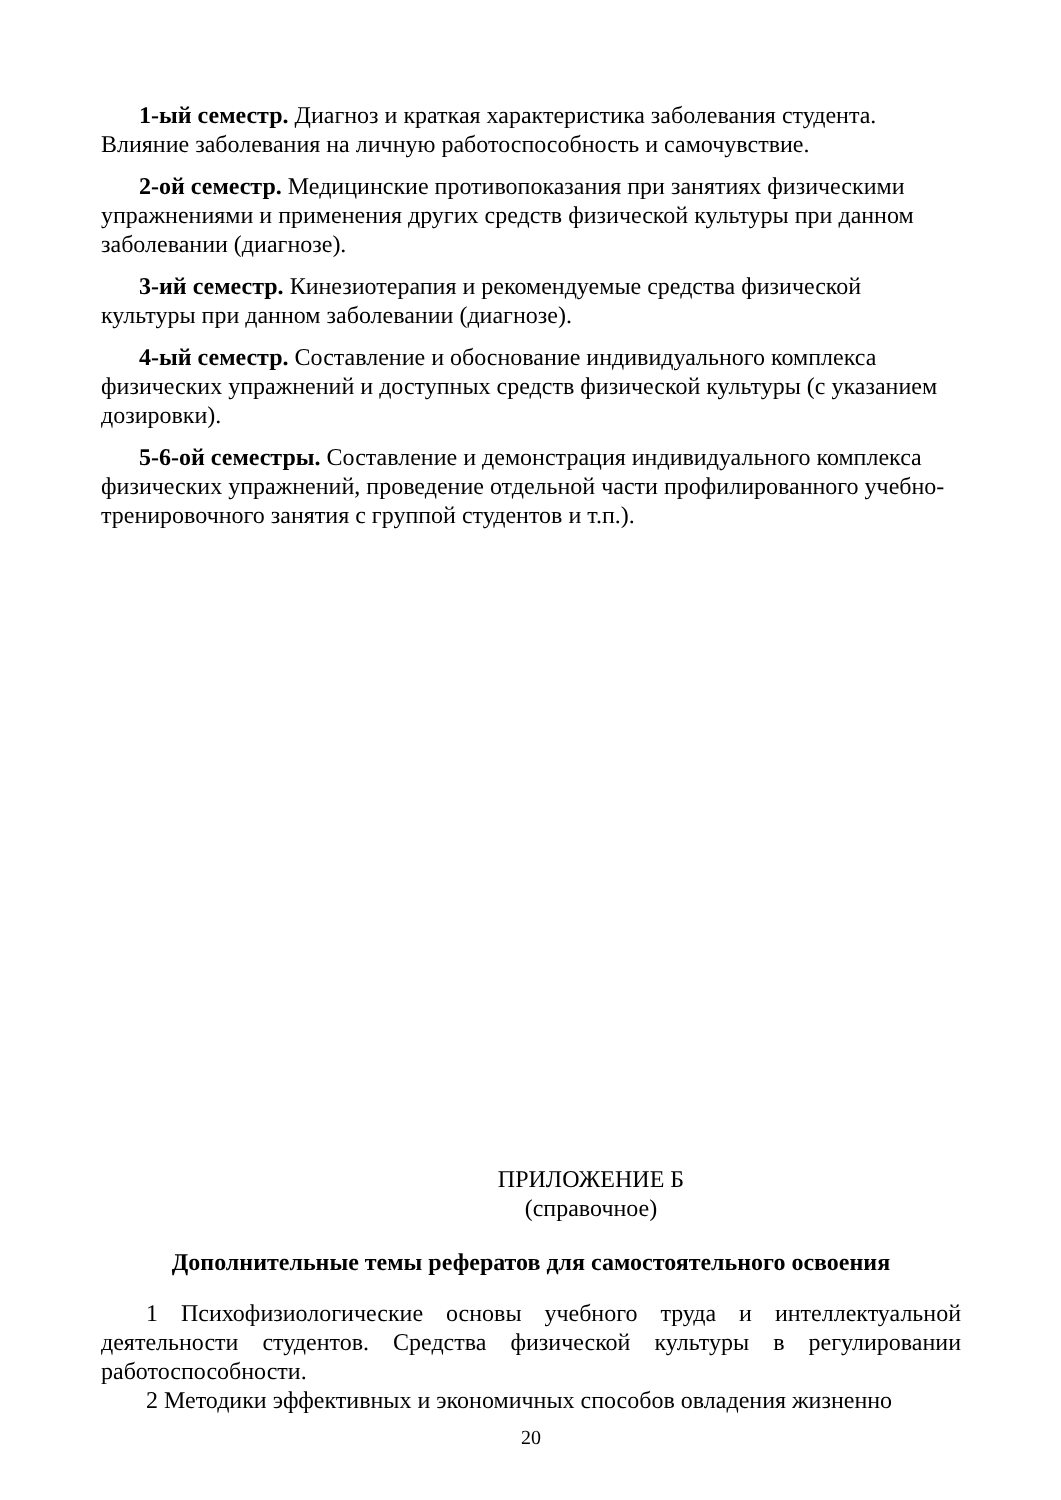1-ый семестр. Диагноз и краткая характеристика заболевания студента. Влияние заболевания на личную работоспособность и самочувствие.
2-ой семестр. Медицинские противопоказания при занятиях физическими упражнениями и применения других средств физической культуры при данном заболевании (диагнозе).
3-ий семестр. Кинезиотерапия и рекомендуемые средства физической культуры при данном заболевании (диагнозе).
4-ый семестр. Составление и обоснование индивидуального комплекса физических упражнений и доступных средств физической культуры (с указанием дозировки).
5-6-ой семестры. Составление и демонстрация индивидуального комплекса физических упражнений, проведение отдельной части профилированного учебно-тренировочного занятия с группой студентов и т.п.).
ПРИЛОЖЕНИЕ Б
(справочное)
Дополнительные темы рефератов для самостоятельного освоения
1 Психофизиологические основы учебного труда и интеллектуальной деятельности студентов. Средства физической культуры в регулировании работоспособности.
2 Методики эффективных и экономичных способов овладения жизненно
20